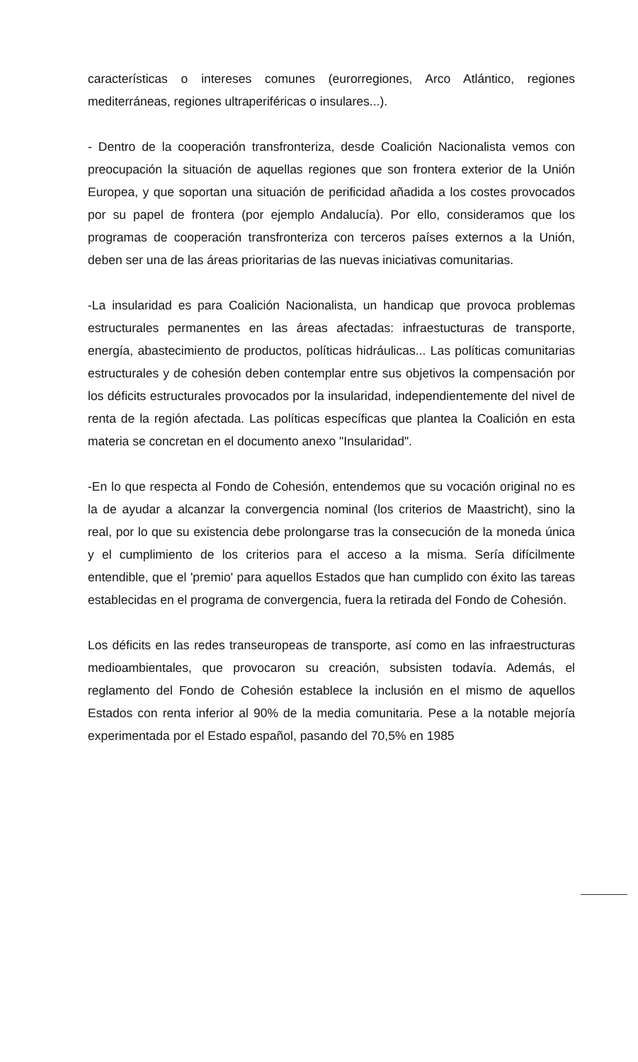características o intereses comunes (eurorregiones, Arco Atlántico, regiones mediterráneas, regiones ultraperiféricas o insulares...).
- Dentro de la cooperación transfronteriza, desde Coalición Nacionalista vemos con preocupación la situación de aquellas regiones que son frontera exterior de la Unión Europea, y que soportan una situación de perificidad añadida a los costes provocados por su papel de frontera (por ejemplo Andalucía). Por ello, consideramos que los programas de cooperación transfronteriza con terceros países externos a la Unión, deben ser una de las áreas prioritarias de las nuevas iniciativas comunitarias.
-La insularidad es para Coalición Nacionalista, un handicap que provoca problemas estructurales permanentes en las áreas afectadas: infraestucturas de transporte, energía, abastecimiento de productos, políticas hidráulicas... Las políticas comunitarias estructurales y de cohesión deben contemplar entre sus objetivos la compensación por los déficits estructurales provocados por la insularidad, independientemente del nivel de renta de la región afectada. Las políticas específicas que plantea la Coalición en esta materia se concretan en el documento anexo "Insularidad".
-En lo que respecta al Fondo de Cohesión, entendemos que su vocación original no es la de ayudar a alcanzar la convergencia nominal (los criterios de Maastricht), sino la real, por lo que su existencia debe prolongarse tras la consecución de la moneda única y el cumplimiento de los criterios para el acceso a la misma. Sería difícilmente entendible, que el 'premio' para aquellos Estados que han cumplido con éxito las tareas establecidas en el programa de convergencia, fuera la retirada del Fondo de Cohesión.
Los déficits en las redes transeuropeas de transporte, así como en las infraestructuras medioambientales, que provocaron su creación, subsisten todavía. Además, el reglamento del Fondo de Cohesión establece la inclusión en el mismo de aquellos Estados con renta inferior al 90% de la media comunitaria. Pese a la notable mejoría experimentada por el Estado español, pasando del 70,5% en 1985